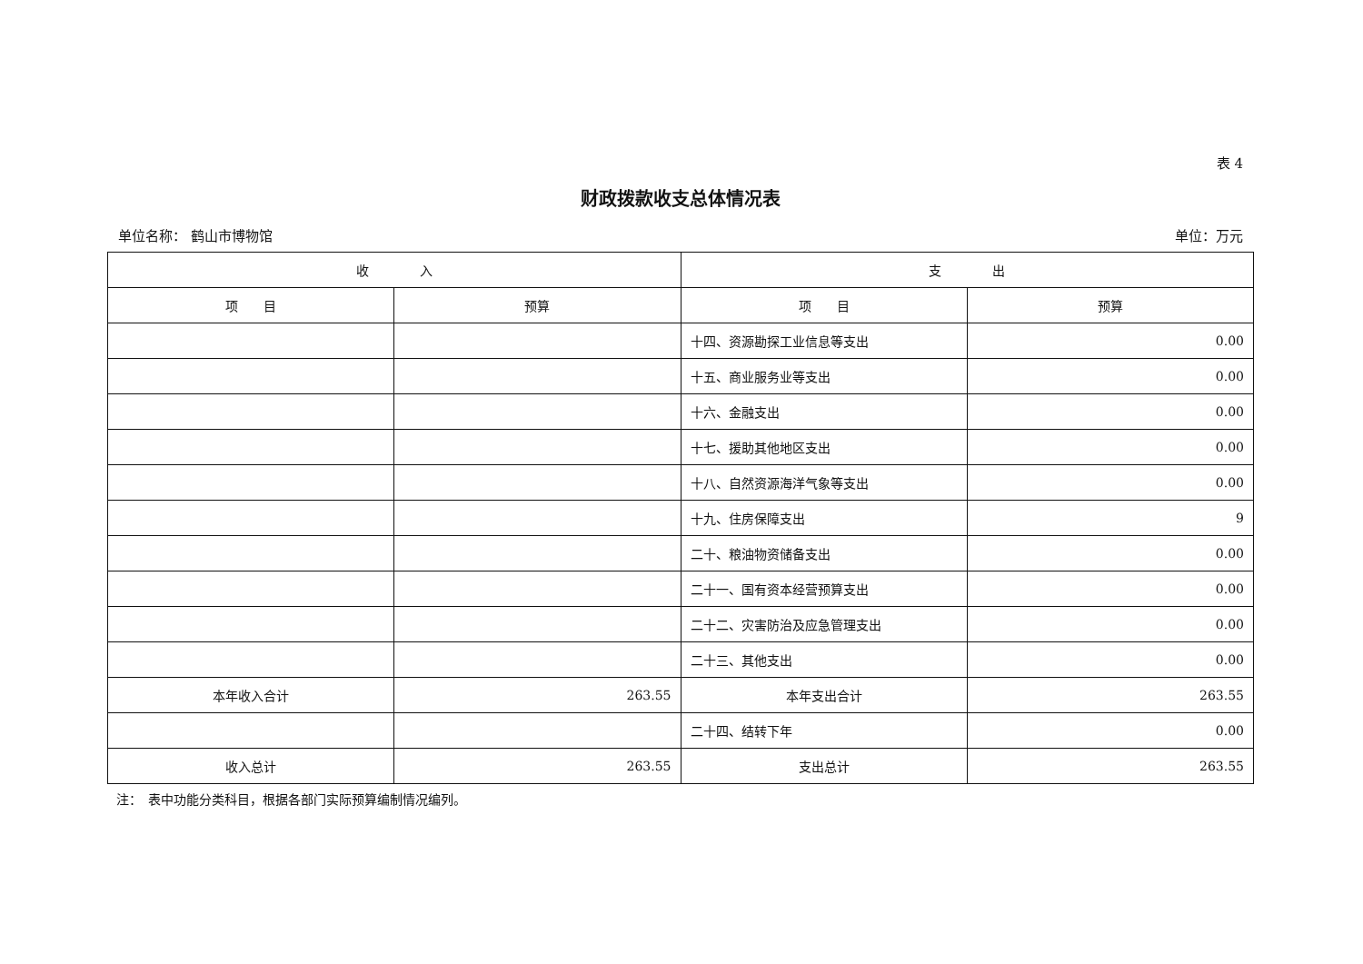表 4
财政拨款收支总体情况表
单位名称： 鹤山市博物馆 单位：万元
| 收 入 | | 支 出 | |
| --- | --- | --- | --- |
| 项 目 | 预算 | 项 目 | 预算 |
| | | 十四、资源勘探工业信息等支出 | 0.00 |
| | | 十五、商业服务业等支出 | 0.00 |
| | | 十六、金融支出 | 0.00 |
| | | 十七、援助其他地区支出 | 0.00 |
| | | 十八、自然资源海洋气象等支出 | 0.00 |
| | | 十九、住房保障支出 | 9 |
| | | 二十、粮油物资储备支出 | 0.00 |
| | | 二十一、国有资本经营预算支出 | 0.00 |
| | | 二十二、灾害防治及应急管理支出 | 0.00 |
| | | 二十三、其他支出 | 0.00 |
| 本年收入合计 | 263.55 | 本年支出合计 | 263.55 |
| | | 二十四、结转下年 | 0.00 |
| 收入总计 | 263.55 | 支出总计 | 263.55 |
注：　表中功能分类科目，根据各部门实际预算编制情况编列。